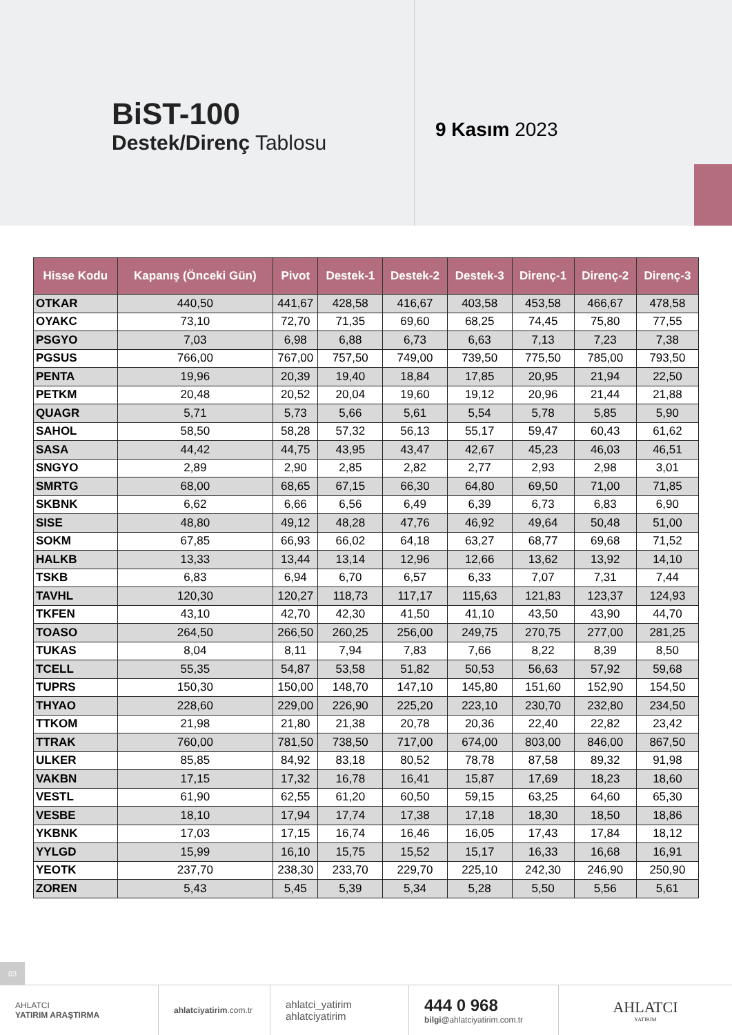BiST-100
Destek/Direnç Tablosu
9 Kasım 2023
| Hisse Kodu | Kapanış (Önceki Gün) | Pivot | Destek-1 | Destek-2 | Destek-3 | Direnç-1 | Direnç-2 | Direnç-3 |
| --- | --- | --- | --- | --- | --- | --- | --- | --- |
| OTKAR | 440,50 | 441,67 | 428,58 | 416,67 | 403,58 | 453,58 | 466,67 | 478,58 |
| OYAKC | 73,10 | 72,70 | 71,35 | 69,60 | 68,25 | 74,45 | 75,80 | 77,55 |
| PSGYO | 7,03 | 6,98 | 6,88 | 6,73 | 6,63 | 7,13 | 7,23 | 7,38 |
| PGSUS | 766,00 | 767,00 | 757,50 | 749,00 | 739,50 | 775,50 | 785,00 | 793,50 |
| PENTA | 19,96 | 20,39 | 19,40 | 18,84 | 17,85 | 20,95 | 21,94 | 22,50 |
| PETKM | 20,48 | 20,52 | 20,04 | 19,60 | 19,12 | 20,96 | 21,44 | 21,88 |
| QUAGR | 5,71 | 5,73 | 5,66 | 5,61 | 5,54 | 5,78 | 5,85 | 5,90 |
| SAHOL | 58,50 | 58,28 | 57,32 | 56,13 | 55,17 | 59,47 | 60,43 | 61,62 |
| SASA | 44,42 | 44,75 | 43,95 | 43,47 | 42,67 | 45,23 | 46,03 | 46,51 |
| SNGYO | 2,89 | 2,90 | 2,85 | 2,82 | 2,77 | 2,93 | 2,98 | 3,01 |
| SMRTG | 68,00 | 68,65 | 67,15 | 66,30 | 64,80 | 69,50 | 71,00 | 71,85 |
| SKBNK | 6,62 | 6,66 | 6,56 | 6,49 | 6,39 | 6,73 | 6,83 | 6,90 |
| SISE | 48,80 | 49,12 | 48,28 | 47,76 | 46,92 | 49,64 | 50,48 | 51,00 |
| SOKM | 67,85 | 66,93 | 66,02 | 64,18 | 63,27 | 68,77 | 69,68 | 71,52 |
| HALKB | 13,33 | 13,44 | 13,14 | 12,96 | 12,66 | 13,62 | 13,92 | 14,10 |
| TSKB | 6,83 | 6,94 | 6,70 | 6,57 | 6,33 | 7,07 | 7,31 | 7,44 |
| TAVHL | 120,30 | 120,27 | 118,73 | 117,17 | 115,63 | 121,83 | 123,37 | 124,93 |
| TKFEN | 43,10 | 42,70 | 42,30 | 41,50 | 41,10 | 43,50 | 43,90 | 44,70 |
| TOASO | 264,50 | 266,50 | 260,25 | 256,00 | 249,75 | 270,75 | 277,00 | 281,25 |
| TUKAS | 8,04 | 8,11 | 7,94 | 7,83 | 7,66 | 8,22 | 8,39 | 8,50 |
| TCELL | 55,35 | 54,87 | 53,58 | 51,82 | 50,53 | 56,63 | 57,92 | 59,68 |
| TUPRS | 150,30 | 150,00 | 148,70 | 147,10 | 145,80 | 151,60 | 152,90 | 154,50 |
| THYAO | 228,60 | 229,00 | 226,90 | 225,20 | 223,10 | 230,70 | 232,80 | 234,50 |
| TTKOM | 21,98 | 21,80 | 21,38 | 20,78 | 20,36 | 22,40 | 22,82 | 23,42 |
| TTRAK | 760,00 | 781,50 | 738,50 | 717,00 | 674,00 | 803,00 | 846,00 | 867,50 |
| ULKER | 85,85 | 84,92 | 83,18 | 80,52 | 78,78 | 87,58 | 89,32 | 91,98 |
| VAKBN | 17,15 | 17,32 | 16,78 | 16,41 | 15,87 | 17,69 | 18,23 | 18,60 |
| VESTL | 61,90 | 62,55 | 61,20 | 60,50 | 59,15 | 63,25 | 64,60 | 65,30 |
| VESBE | 18,10 | 17,94 | 17,74 | 17,38 | 17,18 | 18,30 | 18,50 | 18,86 |
| YKBNK | 17,03 | 17,15 | 16,74 | 16,46 | 16,05 | 17,43 | 17,84 | 18,12 |
| YYLGD | 15,99 | 16,10 | 15,75 | 15,52 | 15,17 | 16,33 | 16,68 | 16,91 |
| YEOTK | 237,70 | 238,30 | 233,70 | 229,70 | 225,10 | 242,30 | 246,90 | 250,90 |
| ZOREN | 5,43 | 5,45 | 5,39 | 5,34 | 5,28 | 5,50 | 5,56 | 5,61 |
03
AHLATCI
YATIRIM ARAŞTIRMA
ahlatciyatirim.com.tr
ahlatci_yatirim
ahlatciyatirim
444 0 968
bilgi@ahlatciyatirim.com.tr
AHLATCI
YATIRIM